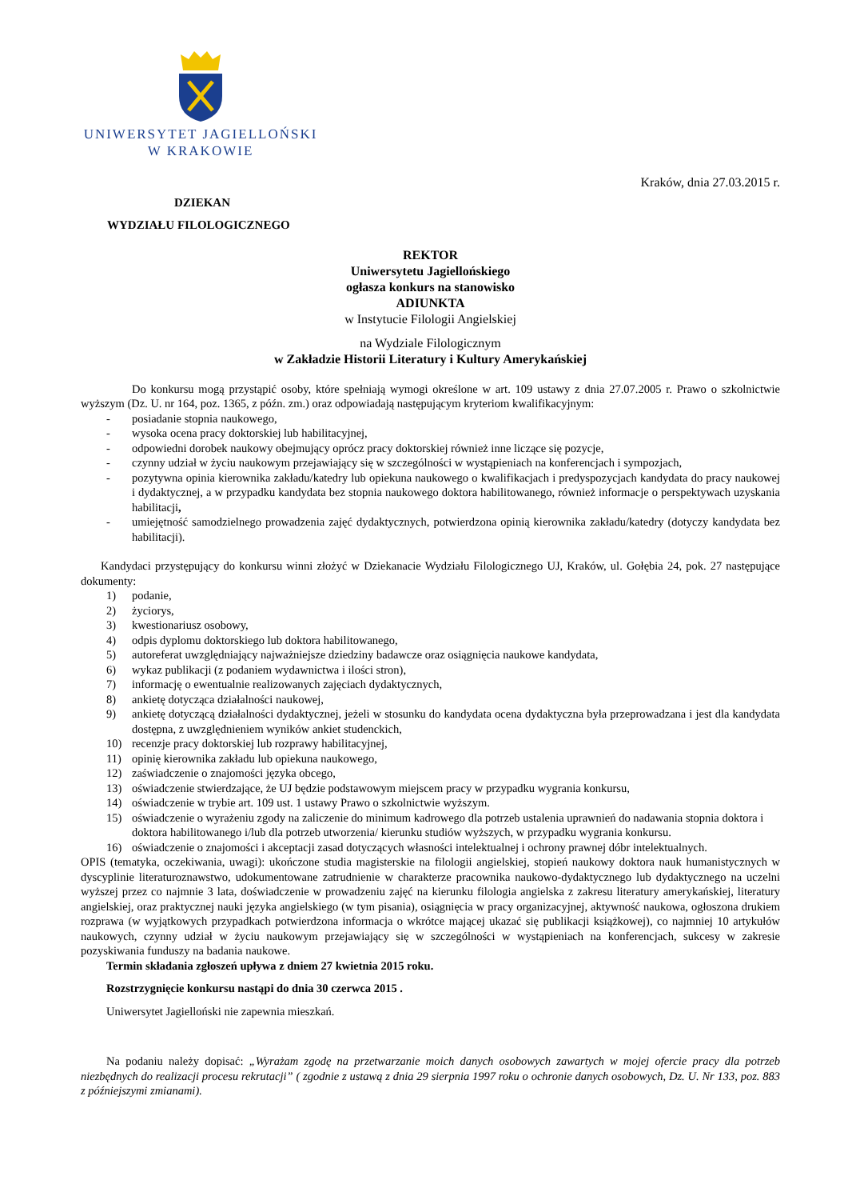UNIWERSYTET JAGIELLOŃSKI
W KRAKOWIE
Kraków, dnia 27.03.2015 r.
DZIEKAN
WYDZIAŁU FILOLOGICZNEGO
REKTOR
Uniwersytetu Jagiellońskiego
ogłasza konkurs na stanowisko
ADIUNKTA
w Instytucie Filologii Angielskiej
na Wydziale Filologicznym
w Zakładzie Historii Literatury i Kultury Amerykańskiej
Do konkursu mogą przystąpić osoby, które spełniają wymogi określone w art. 109 ustawy z dnia 27.07.2005 r. Prawo o szkolnictwie wyższym (Dz. U. nr 164, poz. 1365, z późn. zm.) oraz odpowiadają następującym kryteriom kwalifikacyjnym:
- posiadanie stopnia naukowego,
- wysoka ocena pracy doktorskiej lub habilitacyjnej,
- odpowiedni dorobek naukowy obejmujący oprócz pracy doktorskiej również inne liczące się pozycje,
- czynny udział w życiu naukowym przejawiający się w szczególności w wystąpieniach na konferencjach i sympozjach,
- pozytywna opinia kierownika zakładu/katedry lub opiekuna naukowego o kwalifikacjach i predyspozycjach kandydata do pracy naukowej i dydaktycznej, a w przypadku kandydata bez stopnia naukowego doktora habilitowanego, również informacje o perspektywach uzyskania habilitacji,
- umiejętność samodzielnego prowadzenia zajęć dydaktycznych, potwierdzona opinią kierownika zakładu/katedry (dotyczy kandydata bez habilitacji).
Kandydaci przystępujący do konkursu winni złożyć w Dziekanacie Wydziału Filologicznego UJ, Kraków, ul. Gołębia 24, pok. 27 następujące dokumenty:
1) podanie,
2) życiorys,
3) kwestionariusz osobowy,
4) odpis dyplomu doktorskiego lub doktora habilitowanego,
5) autoreferat uwzględniający najważniejsze dziedziny badawcze oraz osiągnięcia naukowe kandydata,
6) wykaz publikacji (z podaniem wydawnictwa i ilości stron),
7) informację o ewentualnie realizowanych zajęciach dydaktycznych,
8) ankietę dotycząca działalności naukowej,
9) ankietę dotyczącą działalności dydaktycznej, jeżeli w stosunku do kandydata ocena dydaktyczna była przeprowadzana i jest dla kandydata dostępna, z uwzględnieniem wyników ankiet studenckich,
10) recenzje pracy doktorskiej lub rozprawy habilitacyjnej,
11) opinię kierownika zakładu lub opiekuna naukowego,
12) zaświadczenie o znajomości języka obcego,
13) oświadczenie stwierdzające, że UJ będzie podstawowym miejscem pracy w przypadku wygrania konkursu,
14) oświadczenie w trybie art. 109 ust. 1 ustawy Prawo o szkolnictwie wyższym.
15) oświadczenie o wyrażeniu zgody na zaliczenie do minimum kadrowego dla potrzeb ustalenia uprawnień do nadawania stopnia doktora i doktora habilitowanego i/lub dla potrzeb utworzenia/ kierunku studiów wyższych, w przypadku wygrania konkursu.
16) oświadczenie o znajomości i akceptacji zasad dotyczących własności intelektualnej i ochrony prawnej dóbr intelektualnych.
OPIS (tematyka, oczekiwania, uwagi): ukończone studia magisterskie na filologii angielskiej, stopień naukowy doktora nauk humanistycznych w dyscyplinie literaturoznawstwo, udokumentowane zatrudnienie w charakterze pracownika naukowo-dydaktycznego lub dydaktycznego na uczelni wyższej przez co najmnie 3 lata, doświadczenie w prowadzeniu zajęć na kierunku filologia angielska z zakresu literatury amerykańskiej, literatury angielskiej, oraz praktycznej nauki języka angielskiego (w tym pisania), osiągnięcia w pracy organizacyjnej, aktywność naukowa, ogłoszona drukiem rozprawa (w wyjątkowych przypadkach potwierdzona informacja o wkrótce mającej ukazać się publikacji książkowej), co najmniej 10 artykułów naukowych, czynny udział w życiu naukowym przejawiający się w szczególności w wystąpieniach na konferencjach, sukcesy w zakresie pozyskiwania funduszy na badania naukowe.
Termin składania zgłoszeń upływa z dniem 27 kwietnia 2015 roku.
Rozstrzygnięcie konkursu nastąpi do dnia 30 czerwca 2015 .
Uniwersytet Jagielloński nie zapewnia mieszkań.
Na podaniu należy dopisać: „Wyrażam zgodę na przetwarzanie moich danych osobowych zawartych w mojej ofercie pracy dla potrzeb niezbędnych do realizacji procesu rekrutacji” ( zgodnie z ustawą z dnia 29 sierpnia 1997 roku o ochronie danych osobowych, Dz. U. Nr 133, poz. 883 z późniejszymi zmianami).